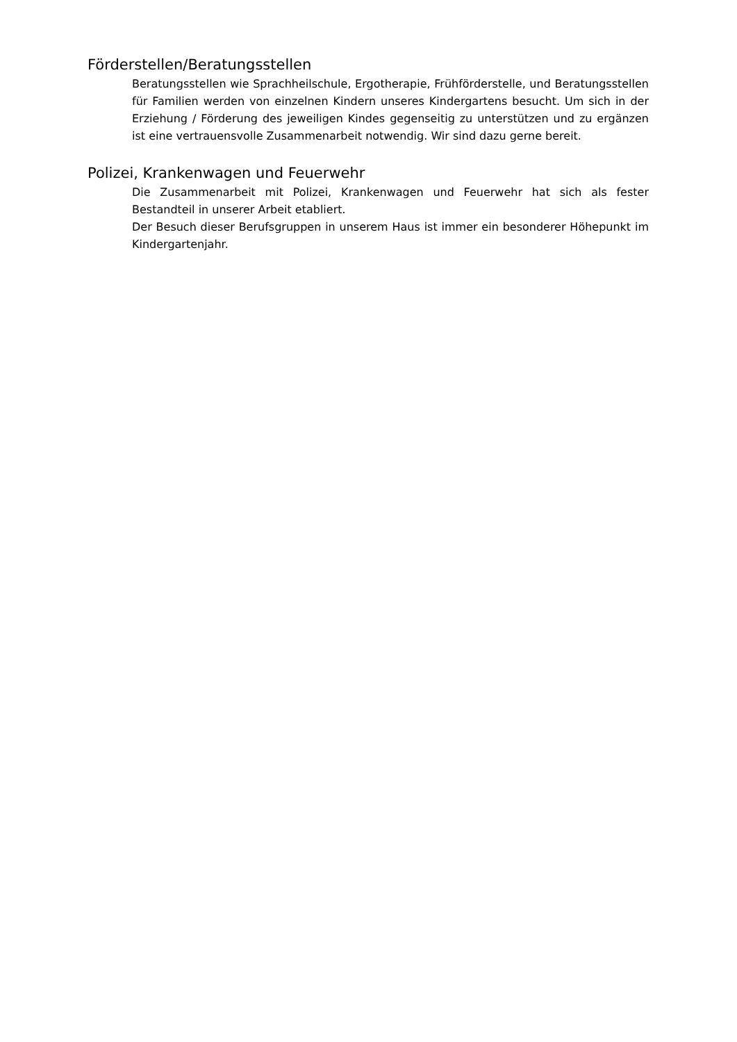Förderstellen/Beratungsstellen
Beratungsstellen wie Sprachheilschule, Ergotherapie, Frühförderstelle, und Beratungsstellen für Familien werden von einzelnen Kindern unseres Kindergartens besucht. Um sich in der Erziehung / Förderung des jeweiligen Kindes gegenseitig zu unterstützen und zu ergänzen ist eine vertrauensvolle Zusammenarbeit notwendig. Wir sind dazu gerne bereit.
Polizei, Krankenwagen und Feuerwehr
Die Zusammenarbeit mit Polizei, Krankenwagen und Feuerwehr hat sich als fester Bestandteil in unserer Arbeit etabliert.
Der Besuch dieser Berufsgruppen in unserem Haus ist immer ein besonderer Höhepunkt im Kindergartenjahr.